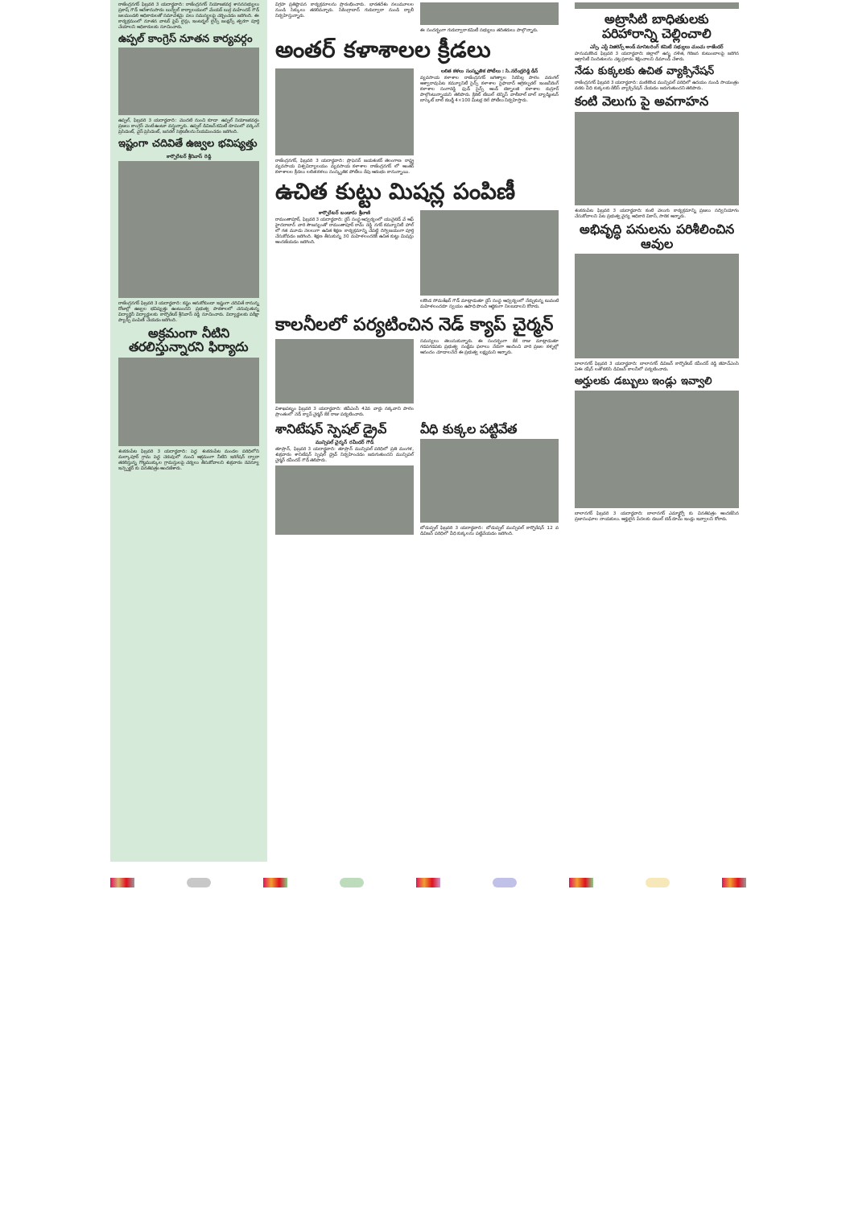రాజేంద్రనగర్ ఫిబ్రవరి 3 యదార్థవాది: రాజేంద్రనగర్ నియోజకవర్గ శాసనసభ్యులు ప్రకాష్ గౌడ్ ఆదేశానుసారం బుద్వేల్ కార్యాలయంలో మేయర్ బుర్ర మహేందర్ గౌడ్ జలమండలి అధికారులతో సమావేశమై పలు సమస్యలపై చర్చించడం జరిగింది. ఈ కార్యక్రమంలో నూతన వాటర్ పైప్ లైన్లు, ఇంటర్నల్ లైన్స్ జంక్షన్స్ త్వరగా పూర్తి చేయాలని అధికారులకు సూచించారు.
ఉప్పల్ కాంగ్రెస్ నూతన కార్యవర్గం
ఉప్పల్, ఫిబ్రవరి 3 యదార్థవాది: మొదటి నుంచి కూడా ఉప్పల్ నియోజకవర్గం ప్రజలు కాంగ్రెస్ వెంటే ఉంటూ వస్తున్నారు. ఉప్పల్ డివిజన్ కమిటీ రూపంలో వర్కింగ్ ప్రెసిడెంట్, వైస్ ప్రెసిడెంట్, జనరల్ సెక్రెటరీలను నియమించడం జరిగింది.
ఇష్టంగా చదివితే ఉజ్వల భవిష్యత్తు
కార్పొరేటర్ శ్రీనివాస్ రెడ్డి
రాజేంద్రనగర్ ఫిబ్రవరి 3 యదార్థవాది: కష్టం అనుకోకుండా ఇష్టంగా చదివితే రానున్న రోజుల్లో ఉజ్వల భవిష్యత్తు ఉంటుందని ప్రభుత్వ పాఠశాలలో చదువుతున్న విద్యార్థినీ విద్యార్థులకు కార్పొరేటర్ శ్రీనివాస్ రెడ్డి సూచించారు. విద్యార్థులకు పరీక్షా ప్యాడ్స్ పంపిణీ చేయడం జరిగింది.
అక్రమంగా నీటిని తరలిస్తున్నారని ఫిర్యాదు
శంకరంపేట ఫిబ్రవరి 3 యదార్థవాది: పెద్ద శంకరంపేట మండల పరిధిలోని మల్కాపూర్ గ్రామ పెద్ద చెరువులో నుంచి అక్రమంగా నీటిని ఇరిగేషన్ ద్వారా తరలిస్తున్న గొట్టముక్కుల గ్రామస్తులపై చర్యలు తీసుకోవాలని శుక్రవారం రెవెన్యూ ఇన్స్పెక్టర్ కు వినతిపత్రం అందజేశారు.
విగ్రహ ప్రతిష్ఠాపన కార్యక్రమాలను ప్రారంభించారు. భారతదేశం నలుమూలల నుండి సిక్కులు తరలివచ్చారు. సికింద్రాబాద్ గురుద్వారా నుండి ర్యాలీ నిర్వహిస్తున్నారు.
ఈ సందర్భంగా గురుద్వారా కమిటీ సభ్యులు తదితరులు పాల్గొన్నారు.
అంతర్ కళాశాలల క్రీడలు
రాజేంద్రనగర్, ఫిబ్రవరి 3 యదార్థవాది: ప్రొఫెసర్ జయశంకర్ తెలంగాణ రాష్ట్ర వ్యవసాయ విశ్వవిద్యాలయం వ్యవసాయ కళాశాల రాజేంద్రనగర్ లో అంతర్ కళాశాలల క్రీడలు లలిత కళలు సంస్కృతిక పోటీలు రేపు ఆరంభం కానున్నాయి.
లలిత కళలు సంస్కృతిక పోటీలు : సి.నరేంద్రరెడ్డి డీన్
వ్యవసాయ కళాశాల రాజేంద్రనగర్ జగిత్యాల సిరిసిల్ల పాలెం వరంగల్ అశ్వారావుపేట కమ్యూనిటీ సైన్స్ కళాశాల సైఫాబాద్ అగ్రికల్చరల్ ఇంజనీరింగ్ కళాశాల సంగారెడ్డి ఫుడ్ సైన్స్ అండ్ టెక్నాలజీ కళాశాల రుద్రూర్ పాల్గొంటున్నాయని తెలిపారు. క్రికెట్ టేబుల్ టెన్నిస్ వాలీబాల్ బాల్ బ్యాడ్మింటన్ బాస్కెట్ బాల్ కబడ్డీ 4×100 మీటర్ల రిలే పోటీలు నిర్వహిస్తారు.
ఉచిత కుట్టు మిషన్ల పంపిణీ
కార్పొరేటర్ బండారు శ్రీవాణి
రామంతాపూర్, ఫిబ్రవరి 3 యదార్థవాది: రైస్ సంస్థ ఆధ్వర్యంలో యునైటెడ్ వే ఆఫ్ హైదరాబాద్ వారి సౌజన్యంతో రామంతాపూర్ రామ్ రెడ్డి నగర్ కమ్యూనిటీ హాల్ లో గత మూడు నెలలుగా ఉచిత శిక్షణ కార్యక్రమాన్ని చేపట్టి దిగ్విజయంగా పూర్తి చేసుకోవడం జరిగింది. శిక్షణ తీసుకున్న 30 మహిళలందరికీ ఉచిత కుట్టు మిషన్లు అందజేయడం జరిగింది.
లకొండ సోమశేఖర్ గౌడ్ మాట్లాడుతూ రైస్ సంస్థ ఆధ్వర్యంలో నేర్చుకున్న టువంటి మహిళలందరూ స్వయం ఉపాధి పొంది ఆర్థికంగా నిలబడాలని కోరారు.
కాలనీలలో పర్యటించిన నెడ్ క్యాప్ చైర్మన్
విశాఖపట్నం ఫిబ్రవరి 3 యదార్థవాది: జీవీఎంసీ 42వ వార్డు నక్కవాని పాలెం ప్రాంతంలో నెడ్ క్యాప్ చైర్మన్ కేకే రాజు పర్యటించారు.
సమస్యలు తెలుసుకున్నారు. ఈ సందర్భంగా కేకే రాజు మాట్లాడుతూ గడపగడపకు ప్రభుత్వ సంక్షేమ ఫలాలు నేరుగా అందించి వారి ప్రజల కళ్ళల్లో ఆనందం చూడాలనేదే ఈ ప్రభుత్వ లక్ష్యమని అన్నారు.
శానిటేషన్ స్పెషల్ డ్రైవ్
మున్సిపల్ చైర్మన్ రవీందర్ గౌడ్
తూప్రాన్, ఫిబ్రవరి 3 యదార్థవాది: తూప్రాన్ మున్సిపల్ పరిధిలో ప్రతి మంగళ, శుక్రవారం శానిటేషన్ స్పెషల్ డ్రైవ్ నిర్వహించడం జరుగుతుందని మున్సిపల్ చైర్మన్ రవీందర్ గౌడ్ తెలిపారు.
వీధి కుక్కల పట్టివేత
బోడుప్పల్ ఫిబ్రవరి 3 యదార్థవాది: బోడుప్పల్ మున్సిపల్ కార్పొరేషన్ 12 వ డివిజన్ పరిధిలో వీధి కుక్కలను పట్టివేయడం జరిగింది.
అట్రాసిటి బాధితులకు పరిహారాన్ని చెల్లించాలి
ఎస్సీ, ఎస్టీ విజిలెన్స్ అండ్ మానిటరింగ్ కమిటీ సభ్యులు చుంచు రాజేందర్
హనుమకొండ ఫిబ్రవరి 3 యదార్థవాది: జిల్లాలో ఉన్న దళిత, గిరిజన కుటుంబాలపై జరిగిన అట్రాసిటీ నిందితులను చట్ట ప్రకారం శిక్షించాలని డిమాండ్ చేశారు.
నేడు కుక్కలకు ఉచిత వ్యాక్సినేషన్
రాజేంద్రనగర్ ఫిబ్రవరి 3 యదార్థవాది: మణికొండ మున్సిపల్ పరిధిలో ఉదయం నుండి సాయంత్రం వరకు వీధి కుక్కలకు రేబీస్ వ్యాక్సినేషన్ చేయడం జరుగుతుందని తెలిపారు.
కంటి వెలుగు పై అవగాహన
శంకరంపేట ఫిబ్రవరి 3 యదార్థవాది: కంటి వెలుగు కార్యక్రమాన్ని ప్రజలు సద్వినియోగం చేసుకోవాలని పేట ప్రభుత్వ వైద్య అధికారి వికాస్, సారిక అన్నారు.
అభివృద్ధి పనులను పరిశీలించిన ఆవుల
బాలానగర్ ఫిబ్రవరి 3 యదార్థవాది: బాలానగర్ డివిజన్ కార్పొరేటర్ రవీందర్ రెడ్డి జీహెచ్ఎంసి ఏఈ రషీద్ లతో కలిసి డివిజన్ కాలనీలో పర్యటించారు.
అర్హులకు డబ్బులు ఇండ్లు ఇవ్వాలి
బాలానగర్ ఫిబ్రవరి 3 యదార్థవాది: బాలానగర్ ఎమ్మార్వో కు వినతిపత్రం అందజేసిన ప్రజాసంఘాల నాయకులు. అర్హులైన పేదలకు డబుల్ బెడ్ రూమ్ ఇండ్లు ఇవ్వాలని కోరారు.